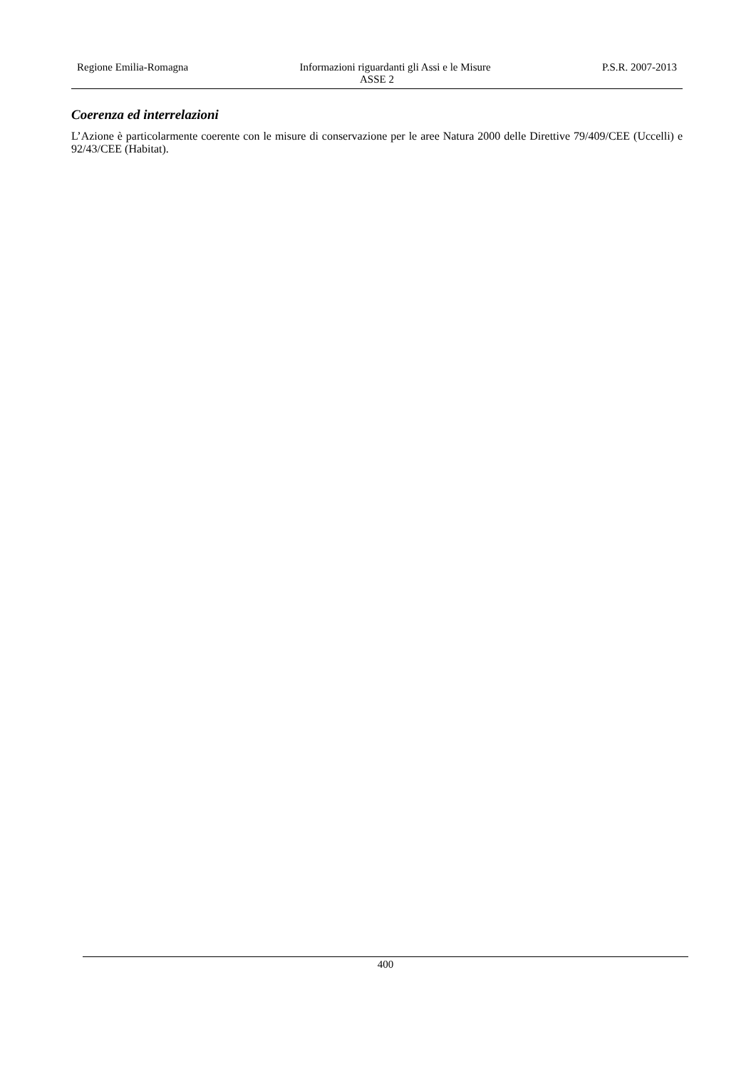Regione Emilia-Romagna Informazioni riguardanti gli Assi e le Misure P.S.R. 2007-2013
ASSE 2
Coerenza ed interrelazioni
L’Azione è particolarmente coerente con le misure di conservazione per le aree Natura 2000 delle Direttive 79/409/CEE (Uccelli) e 92/43/CEE (Habitat).
400